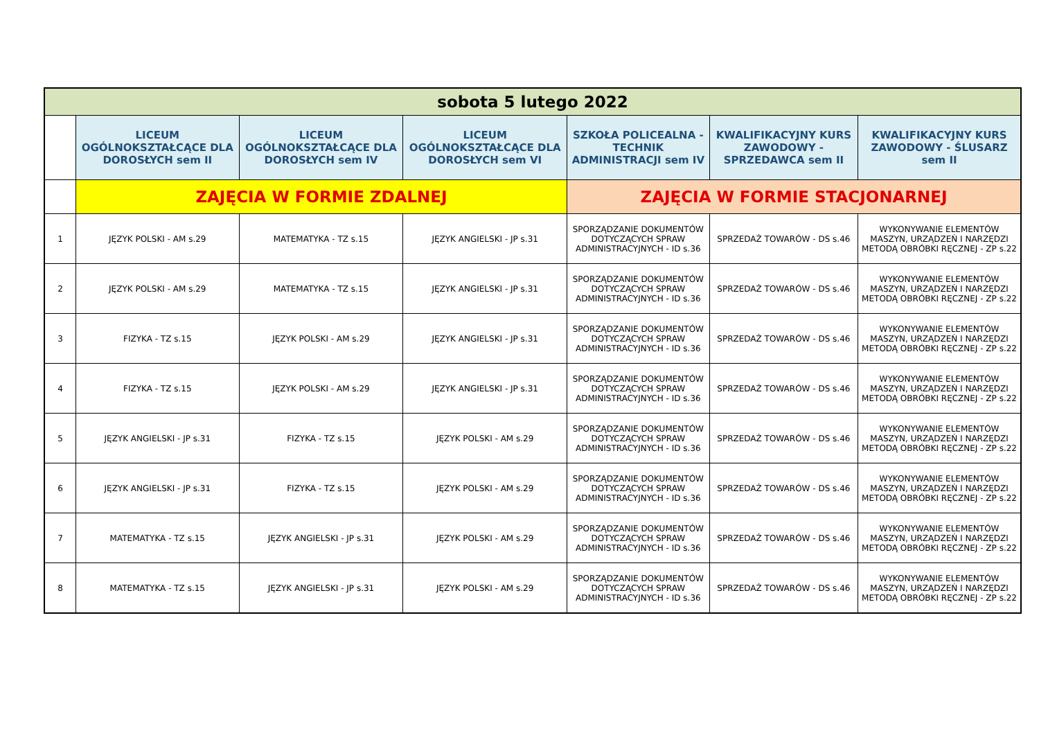| sobota 5 lutego 2022 | | | | | | |
| --- | --- | --- | --- | --- | --- | --- |
| | LICEUM OGÓLNOKSZTAŁCĄCE DLA DOROSŁYCH sem II | LICEUM OGÓLNOKSZTAŁCĄCE DLA DOROSŁYCH sem IV | LICEUM OGÓLNOKSZTAŁCĄCE DLA DOROSŁYCH sem VI | SZKOŁA POLICEALNA - TECHNIK ADMINISTRACJI sem IV | KWALIFIKACYJNY KURS ZAWODOWY - SPRZEDAWCA sem II | KWALIFIKACYJNY KURS ZAWODOWY - ŚLUSARZ sem II |
| | ZAJĘCIA W FORMIE ZDALNEJ | | | ZAJĘCIA W FORMIE STACJONARNEJ | | |
| 1 | JĘZYK POLSKI - AM s.29 | MATEMATYKA - TZ s.15 | JĘZYK ANGIELSKI - JP s.31 | SPORZĄDZANIE DOKUMENTÓW DOTYCZĄCYCH SPRAW ADMINISTRACYJNYCH - ID s.36 | SPRZEDAŻ TOWARÓW - DS s.46 | WYKONYWANIE ELEMENTÓW MASZYN, URZĄDZEŃ I NARZĘDZI METODĄ OBRÓBKI RĘCZNEJ - ZP s.22 |
| 2 | JĘZYK POLSKI - AM s.29 | MATEMATYKA - TZ s.15 | JĘZYK ANGIELSKI - JP s.31 | SPORZĄDZANIE DOKUMENTÓW DOTYCZĄCYCH SPRAW ADMINISTRACYJNYCH - ID s.36 | SPRZEDAŻ TOWARÓW - DS s.46 | WYKONYWANIE ELEMENTÓW MASZYN, URZĄDZEŃ I NARZĘDZI METODĄ OBRÓBKI RĘCZNEJ - ZP s.22 |
| 3 | FIZYKA - TZ s.15 | JĘZYK POLSKI - AM s.29 | JĘZYK ANGIELSKI - JP s.31 | SPORZĄDZANIE DOKUMENTÓW DOTYCZĄCYCH SPRAW ADMINISTRACYJNYCH - ID s.36 | SPRZEDAŻ TOWARÓW - DS s.46 | WYKONYWANIE ELEMENTÓW MASZYN, URZĄDZEŃ I NARZĘDZI METODĄ OBRÓBKI RĘCZNEJ - ZP s.22 |
| 4 | FIZYKA - TZ s.15 | JĘZYK POLSKI - AM s.29 | JĘZYK ANGIELSKI - JP s.31 | SPORZĄDZANIE DOKUMENTÓW DOTYCZĄCYCH SPRAW ADMINISTRACYJNYCH - ID s.36 | SPRZEDAŻ TOWARÓW - DS s.46 | WYKONYWANIE ELEMENTÓW MASZYN, URZĄDZEŃ I NARZĘDZI METODĄ OBRÓBKI RĘCZNEJ - ZP s.22 |
| 5 | JĘZYK ANGIELSKI - JP s.31 | FIZYKA - TZ s.15 | JĘZYK POLSKI - AM s.29 | SPORZĄDZANIE DOKUMENTÓW DOTYCZĄCYCH SPRAW ADMINISTRACYJNYCH - ID s.36 | SPRZEDAŻ TOWARÓW - DS s.46 | WYKONYWANIE ELEMENTÓW MASZYN, URZĄDZEŃ I NARZĘDZI METODĄ OBRÓBKI RĘCZNEJ - ZP s.22 |
| 6 | JĘZYK ANGIELSKI - JP s.31 | FIZYKA - TZ s.15 | JĘZYK POLSKI - AM s.29 | SPORZĄDZANIE DOKUMENTÓW DOTYCZĄCYCH SPRAW ADMINISTRACYJNYCH - ID s.36 | SPRZEDAŻ TOWARÓW - DS s.46 | WYKONYWANIE ELEMENTÓW MASZYN, URZĄDZEŃ I NARZĘDZI METODĄ OBRÓBKI RĘCZNEJ - ZP s.22 |
| 7 | MATEMATYKA - TZ s.15 | JĘZYK ANGIELSKI - JP s.31 | JĘZYK POLSKI - AM s.29 | SPORZĄDZANIE DOKUMENTÓW DOTYCZĄCYCH SPRAW ADMINISTRACYJNYCH - ID s.36 | SPRZEDAŻ TOWARÓW - DS s.46 | WYKONYWANIE ELEMENTÓW MASZYN, URZĄDZEŃ I NARZĘDZI METODĄ OBRÓBKI RĘCZNEJ - ZP s.22 |
| 8 | MATEMATYKA - TZ s.15 | JĘZYK ANGIELSKI - JP s.31 | JĘZYK POLSKI - AM s.29 | SPORZĄDZANIE DOKUMENTÓW DOTYCZĄCYCH SPRAW ADMINISTRACYJNYCH - ID s.36 | SPRZEDAŻ TOWARÓW - DS s.46 | WYKONYWANIE ELEMENTÓW MASZYN, URZĄDZEŃ I NARZĘDZI METODĄ OBRÓBKI RĘCZNEJ - ZP s.22 |